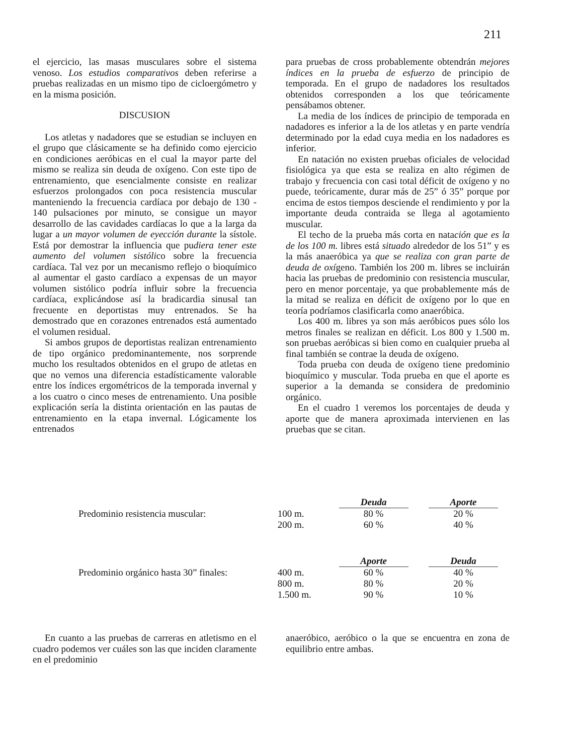211
el ejercicio, las masas musculares sobre el sistema venoso. Los estudios comparativos deben referirse a pruebas realizadas en un mismo tipo de cicloergómetro y en la misma posición.
DISCUSION
Los atletas y nadadores que se estudian se incluyen en el grupo que clásicamente se ha definido como ejercicio en condiciones aeróbicas en el cual la mayor parte del mismo se realiza sin deuda de oxígeno. Con este tipo de entrenamiento, que esencialmente consiste en realizar esfuerzos prolongados con poca resistencia muscular manteniendo la frecuencia cardíaca por debajo de 130 - 140 pulsaciones por minuto, se consigue un mayor desarrollo de las cavidades cardíacas lo que a la larga da lugar a un mayor volumen de eyección durante la sístole. Está por demostrar la influencia que pudiera tener este aumento del volumen sistólico sobre la frecuencia cardíaca. Tal vez por un mecanismo reflejo o bioquímico al aumentar el gasto cardíaco a expensas de un mayor volumen sistólico podría influir sobre la frecuencia cardíaca, explicándose así la bradicardia sinusal tan frecuente en deportistas muy entrenados. Se ha demostrado que en corazones entrenados está aumentado el volumen residual.
Si ambos grupos de deportistas realizan entrenamiento de tipo orgánico predominantemente, nos sorprende mucho los resultados obtenidos en el grupo de atletas en que no vemos una diferencia estadísticamente valorable entre los índices ergométricos de la temporada invernal y a los cuatro o cinco meses de entrenamiento. Una posible explicación sería la distinta orientación en las pautas de entrenamiento en la etapa invernal. Lógicamente los entrenados
para pruebas de cross probablemente obtendrán mejores índices en la prueba de esfuerzo de principio de temporada. En el grupo de nadadores los resultados obtenidos corresponden a los que teóricamente pensábamos obtener.
La media de los índices de principio de temporada en nadadores es inferior a la de los atletas y en parte vendría determinado por la edad cuya media en los nadadores es inferior.
En natación no existen pruebas oficiales de velocidad fisiológica ya que esta se realiza en alto régimen de trabajo y frecuencia con casi total déficit de oxígeno y no puede, teóricamente, durar más de 25” ó 35” porque por encima de estos tiempos desciende el rendimiento y por la importante deuda contraida se llega al agotamiento muscular.
El techo de la prueba más corta en natación que es la de los 100 m. libres está situado alrededor de los 51” y es la más anaeróbica ya que se realiza con gran parte de deuda de oxígeno. También los 200 m. libres se incluirán hacia las pruebas de predominio con resistencia muscular, pero en menor porcentaje, ya que probablemente más de la mitad se realiza en déficit de oxígeno por lo que en teoría podríamos clasificarla como anaeróbica.
Los 400 m. libres ya son más aeróbicos pues sólo los metros finales se realizan en déficit. Los 800 y 1.500 m. son pruebas aeróbicas si bien como en cualquier prueba al final también se contrae la deuda de oxígeno.
Toda prueba con deuda de oxígeno tiene predominio bioquímico y muscular. Toda prueba en que el aporte es superior a la demanda se considera de predominio orgánico.
En el cuadro 1 veremos los porcentajes de deuda y aporte que de manera aproximada intervienen en las pruebas que se citan.
| | | Deuda | | Aporte |
| Predominio resistencia muscular: | 100 m. | 80 % | | 20 % |
| | 200 m. | 60 % | | 40 % |
| | | Aporte | | Deuda |
| Predominio orgánico hasta 30” finales: | 400 m. | 60 % | | 40 % |
| | 800 m. | 80 % | | 20 % |
| | 1.500 m. | 90 % | | 10 % |
En cuanto a las pruebas de carreras en atletismo en el cuadro podemos ver cuáles son las que inciden claramente en el predominio
anaeróbico, aeróbico o la que se encuentra en zona de equilibrio entre ambas.